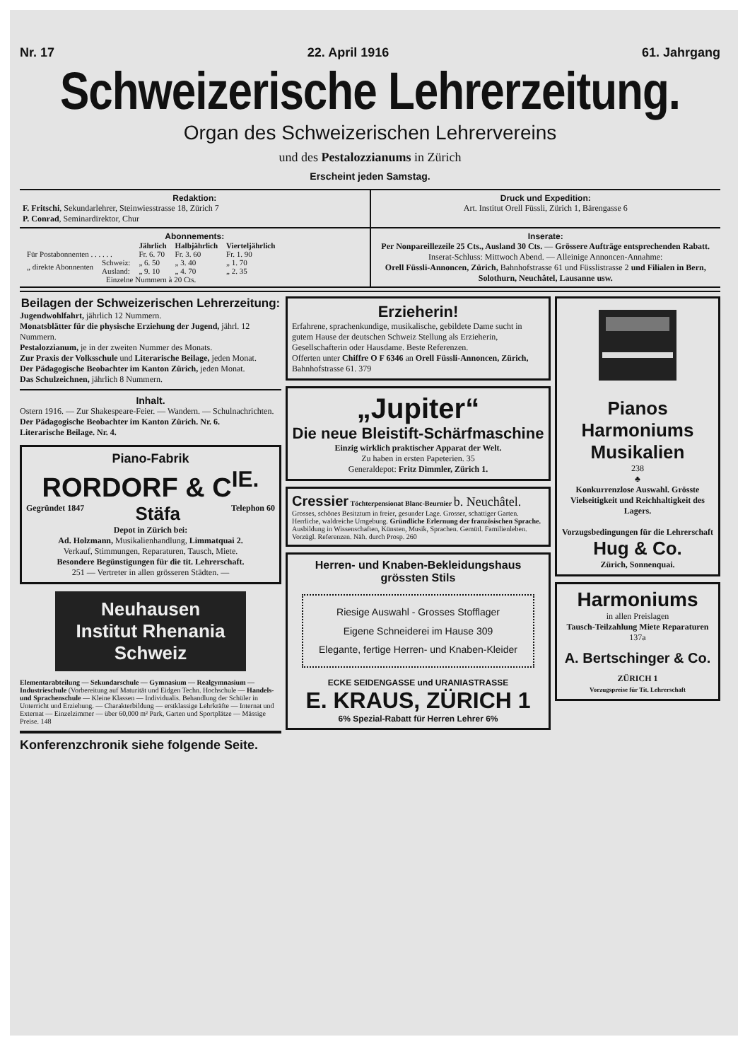Nr. 17 22. April 1916 61. Jahrgang
Schweizerische Lehrerzeitung.
Organ des Schweizerischen Lehrervereins
und des Pestalozzianums in Zürich
Erscheint jeden Samstag.
Redaktion:
F. Fritschi, Sekundarlehrer, Steinwiesstrasse 18, Zürich 7
P. Conrad, Seminardirektor, Chur
Druck und Expedition:
Art. Institut Orell Füssli, Zürich 1, Bärengasse 6
Abonnements:
| | | Jährlich | Halbjährlich | Vierteljährlich |
| --- | --- | --- | --- | --- |
| Für Postabonnenten . . . . . . | | Fr. 6. 70 | Fr. 3. 60 | Fr. 1. 90 |
| „ direkte Abonnenten | Schweiz: | „ 6. 50 | „ 3. 40 | „ 1. 70 |
| | Ausland: | „ 9. 10 | „ 4. 70 | „ 2. 35 |
| Einzelne Nummern à 20 Cts. | | | | |
Inserate:
Per Nonpareillezeile 25 Cts., Ausland 30 Cts. — Grössere Aufträge entsprechenden Rabatt.
Inserat-Schluss: Mittwoch Abend. — Alleinige Annoncen-Annahme:
Orell Füssli-Annoncen, Zürich, Bahnhofstrasse 61 und Füsslistrasse 2 und Filialen in Bern, Solothurn, Neuchâtel, Lausanne usw.
Beilagen der Schweizerischen Lehrerzeitung:
Jugendwohlfahrt, jährlich 12 Nummern.
Monatsblätter für die physische Erziehung der Jugend, jährl. 12 Nummern.
Pestalozzianum, je in der zweiten Nummer des Monats.
Zur Praxis der Volksschule und Literarische Beilage, jeden Monat.
Der Pädagogische Beobachter im Kanton Zürich, jeden Monat.
Das Schulzeichnen, jährlich 8 Nummern.
Inhalt.
Ostern 1916. — Zur Shakespeare-Feier. — Wandern. — Schulnachrichten.
Der Pädagogische Beobachter im Kanton Zürich. Nr. 6.
Literarische Beilage. Nr. 4.
Piano-Fabrik
RORDORF & C<sup>IE.</sup>
Gegründet 1847 Stäfa Telephon 60
Depot in Zürich bei:
Ad. Holzmann, Musikalienhandlung, Limmatquai 2.
Verkauf, Stimmungen, Reparaturen, Tausch, Miete.
Besondere Begünstigungen für die tit. Lehrerschaft.
251 — Vertreter in allen grösseren Städten. —
Neuhausen
Institut Rhenania
Schweiz
Elementarabteilung — Sekundarschule — Gymnasium — Realgymnasium — Industrieschule (Vorbereitung auf Maturität und Eidgen Techn. Hochschule — Handels- und Sprachenschule — Kleine Klassen — Individualis. Behandlung der Schüler in Unterricht und Erziehung. — Charakterbildung — erstklassige Lehrkräfte — Internat und Externat — Einzelzimmer — über 60,000 m² Park, Garten und Sportplätze — Mässige Preise. 148
Konferenzchronik siehe folgende Seite.
Erzieherin!
Erfahrene, sprachenkundige, musikalische, gebildete Dame sucht in gutem Hause der deutschen Schweiz Stellung als Erzieherin, Gesellschafterin oder Hausdame. Beste Referenzen.
Offerten unter Chiffre O F 6346 an Orell Füssli-Annoncen, Zürich, Bahnhofstrasse 61. 379
„Jupiter“
Die neue Bleistift-Schärfmaschine
Einzig wirklich praktischer Apparat der Welt.
Zu haben in ersten Papeterien. 35
Generaldepot: Fritz Dimmler, Zürich 1.
Cressier Töchterpensionat Blanc-Beurnier b. Neuchâtel.
Grosses, schönes Besitztum in freier, gesunder Lage. Grosser, schattiger Garten. Herrliche, waldreiche Umgebung. Gründliche Erlernung der französischen Sprache. Ausbildung in Wissenschaften, Künsten, Musik, Sprachen. Gemütl. Familienleben. Vorzügl. Referenzen. Näh. durch Prosp. 260
Herren- und Knaben-Bekleidungshaus grössten Stils
Riesige Auswahl - Grosses Stofflager
Eigene Schneiderei im Hause 309
Elegante, fertige Herren- und Knaben-Kleider
ECKE SEIDENGASSE und URANIASTRASSE
E. KRAUS, ZÜRICH 1
6% Spezial-Rabatt für Herren Lehrer 6%
Pianos
Harmoniums
Musikalien
238
♣
Konkurrenzlose Auswahl. Grösste Vielseitigkeit und Reichhaltigkeit des Lagers.
Vorzugsbedingungen für die Lehrerschaft
Hug & Co.
Zürich, Sonnenquai.
Harmoniums
in allen Preislagen
Tausch-Teilzahlung Miete Reparaturen 137a
A. Bertschinger & Co.
ZÜRICH 1
Vorzugspreise für Tit. Lehrerschaft